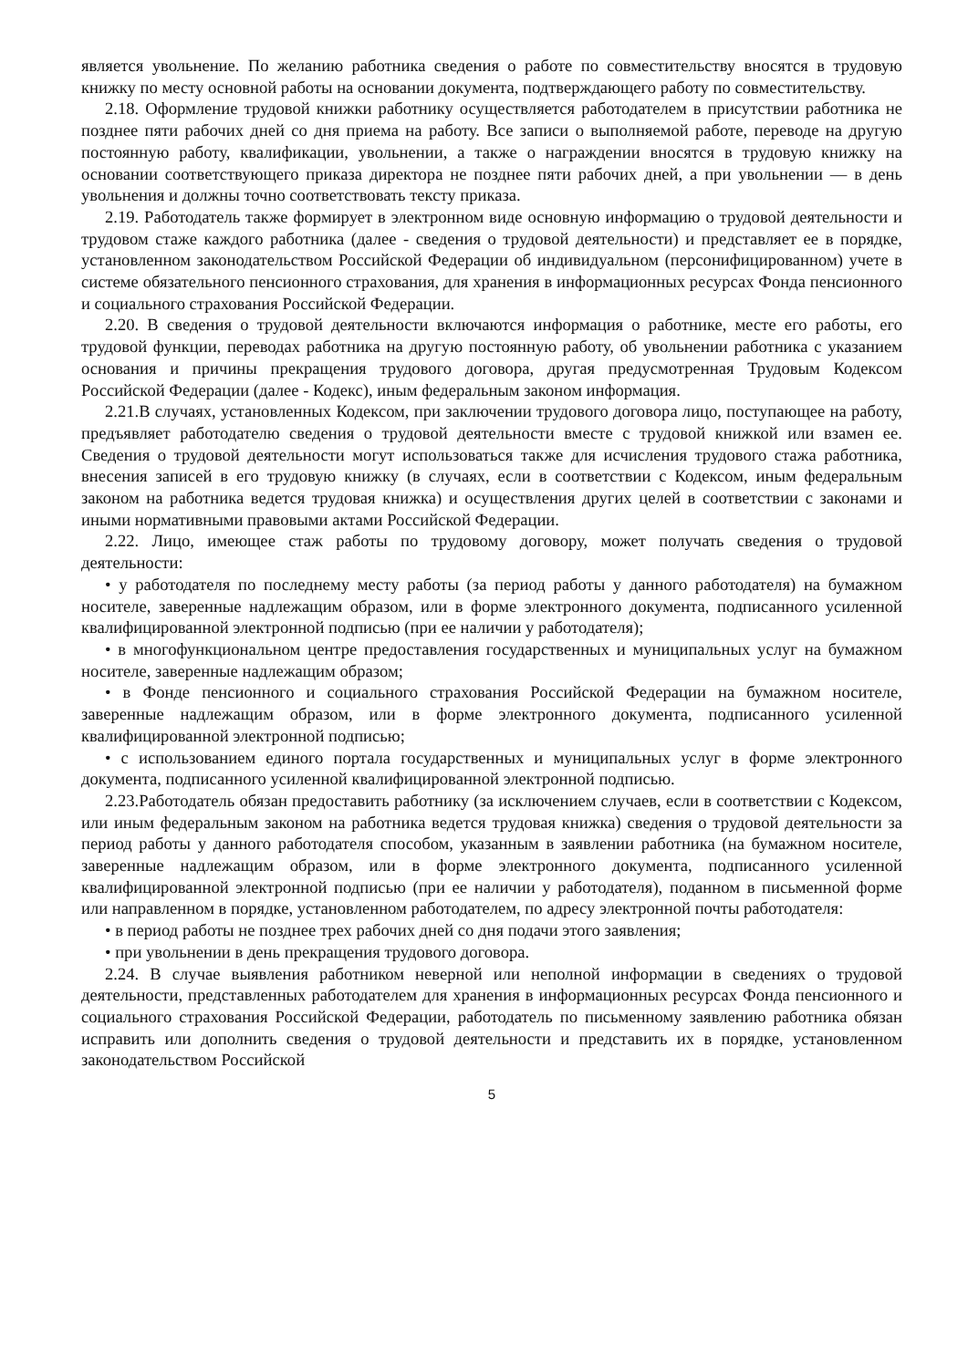является увольнение. По желанию работника сведения о работе по совместительству вносятся в трудовую книжку по месту основной работы на основании документа, подтверждающего работу по совместительству.
2.18. Оформление трудовой книжки работнику осуществляется работодателем в присутствии работника не позднее пяти рабочих дней со дня приема на работу. Все записи о выполняемой работе, переводе на другую постоянную работу, квалификации, увольнении, а также о награждении вносятся в трудовую книжку на основании соответствующего приказа директора не позднее пяти рабочих дней, а при увольнении — в день увольнения и должны точно соответствовать тексту приказа.
2.19. Работодатель также формирует в электронном виде основную информацию о трудовой деятельности и трудовом стаже каждого работника (далее - сведения о трудовой деятельности) и представляет ее в порядке, установленном законодательством Российской Федерации об индивидуальном (персонифицированном) учете в системе обязательного пенсионного страхования, для хранения в информационных ресурсах Фонда пенсионного и социального страхования Российской Федерации.
2.20. В сведения о трудовой деятельности включаются информация о работнике, месте его работы, его трудовой функции, переводах работника на другую постоянную работу, об увольнении работника с указанием основания и причины прекращения трудового договора, другая предусмотренная Трудовым Кодексом Российской Федерации (далее - Кодекс), иным федеральным законом информация.
2.21.В случаях, установленных Кодексом, при заключении трудового договора лицо, поступающее на работу, предъявляет работодателю сведения о трудовой деятельности вместе с трудовой книжкой или взамен ее. Сведения о трудовой деятельности могут использоваться также для исчисления трудового стажа работника, внесения записей в его трудовую книжку (в случаях, если в соответствии с Кодексом, иным федеральным законом на работника ведется трудовая книжка) и осуществления других целей в соответствии с законами и иными нормативными правовыми актами Российской Федерации.
2.22. Лицо, имеющее стаж работы по трудовому договору, может получать сведения о трудовой деятельности:
• у работодателя по последнему месту работы (за период работы у данного работодателя) на бумажном носителе, заверенные надлежащим образом, или в форме электронного документа, подписанного усиленной квалифицированной электронной подписью (при ее наличии у работодателя);
• в многофункциональном центре предоставления государственных и муниципальных услуг на бумажном носителе, заверенные надлежащим образом;
• в Фонде пенсионного и социального страхования Российской Федерации на бумажном носителе, заверенные надлежащим образом, или в форме электронного документа, подписанного усиленной квалифицированной электронной подписью;
• с использованием единого портала государственных и муниципальных услуг в форме электронного документа, подписанного усиленной квалифицированной электронной подписью.
2.23.Работодатель обязан предоставить работнику (за исключением случаев, если в соответствии с Кодексом, или иным федеральным законом на работника ведется трудовая книжка) сведения о трудовой деятельности за период работы у данного работодателя способом, указанным в заявлении работника (на бумажном носителе, заверенные надлежащим образом, или в форме электронного документа, подписанного усиленной квалифицированной электронной подписью (при ее наличии у работодателя), поданном в письменной форме или направленном в порядке, установленном работодателем, по адресу электронной почты работодателя:
• в период работы не позднее трех рабочих дней со дня подачи этого заявления;
• при увольнении в день прекращения трудового договора.
2.24. В случае выявления работником неверной или неполной информации в сведениях о трудовой деятельности, представленных работодателем для хранения в информационных ресурсах Фонда пенсионного и социального страхования Российской Федерации, работодатель по письменному заявлению работника обязан исправить или дополнить сведения о трудовой деятельности и представить их в порядке, установленном законодательством Российской
5